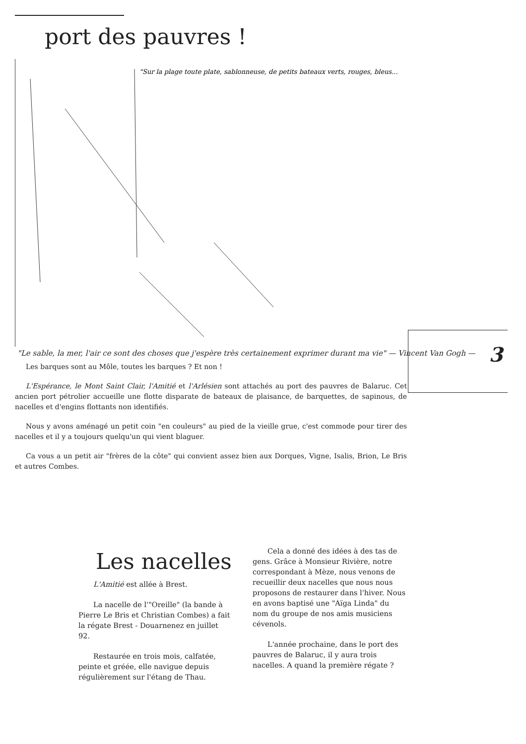port des pauvres !
"Sur la plage toute plate, sablonneuse, de petits bateaux verts, rouges, bleus...
"Le sable, la mer, l'air ce sont des choses que j'espère très certainement exprimer durant ma vie" — Vincent Van Gogh —
3
Les barques sont au Môle, toutes les barques ? Et non !
L'Espérance, le Mont Saint Clair, l'Amitié et l'Arlésien sont attachés au port des pauvres de Balaruc. Cet ancien port pétrolier accueille une flotte disparate de bateaux de plaisance, de barquettes, de sapinous, de nacelles et d'engins flottants non identifiés.
Nous y avons aménagé un petit coin "en couleurs" au pied de la vieille grue, c'est commode pour tirer des nacelles et il y a toujours quelqu'un qui vient blaguer.
Ca vous a un petit air "frères de la côte" qui convient assez bien aux Dorques, Vigne, Isalis, Brion, Le Bris et autres Combes.
Les nacelles
L'Amitié est allée à Brest.
La nacelle de l'"Oreille" (la bande à Pierre Le Bris et Christian Combes) a fait la régate Brest - Douarnenez en juillet 92.
Restaurée en trois mois, calfatée, peinte et gréée, elle navigue depuis régulièrement sur l'étang de Thau.
Cela a donné des idées à des tas de gens. Grâce à Monsieur Rivière, notre correspondant à Mèze, nous venons de recueillir deux nacelles que nous nous proposons de restaurer dans l'hiver. Nous en avons baptisé une "Aïga Linda" du nom du groupe de nos amis musiciens cévenols.
L'année prochaine, dans le port des pauvres de Balaruc, il y aura trois nacelles. A quand la première régate ?